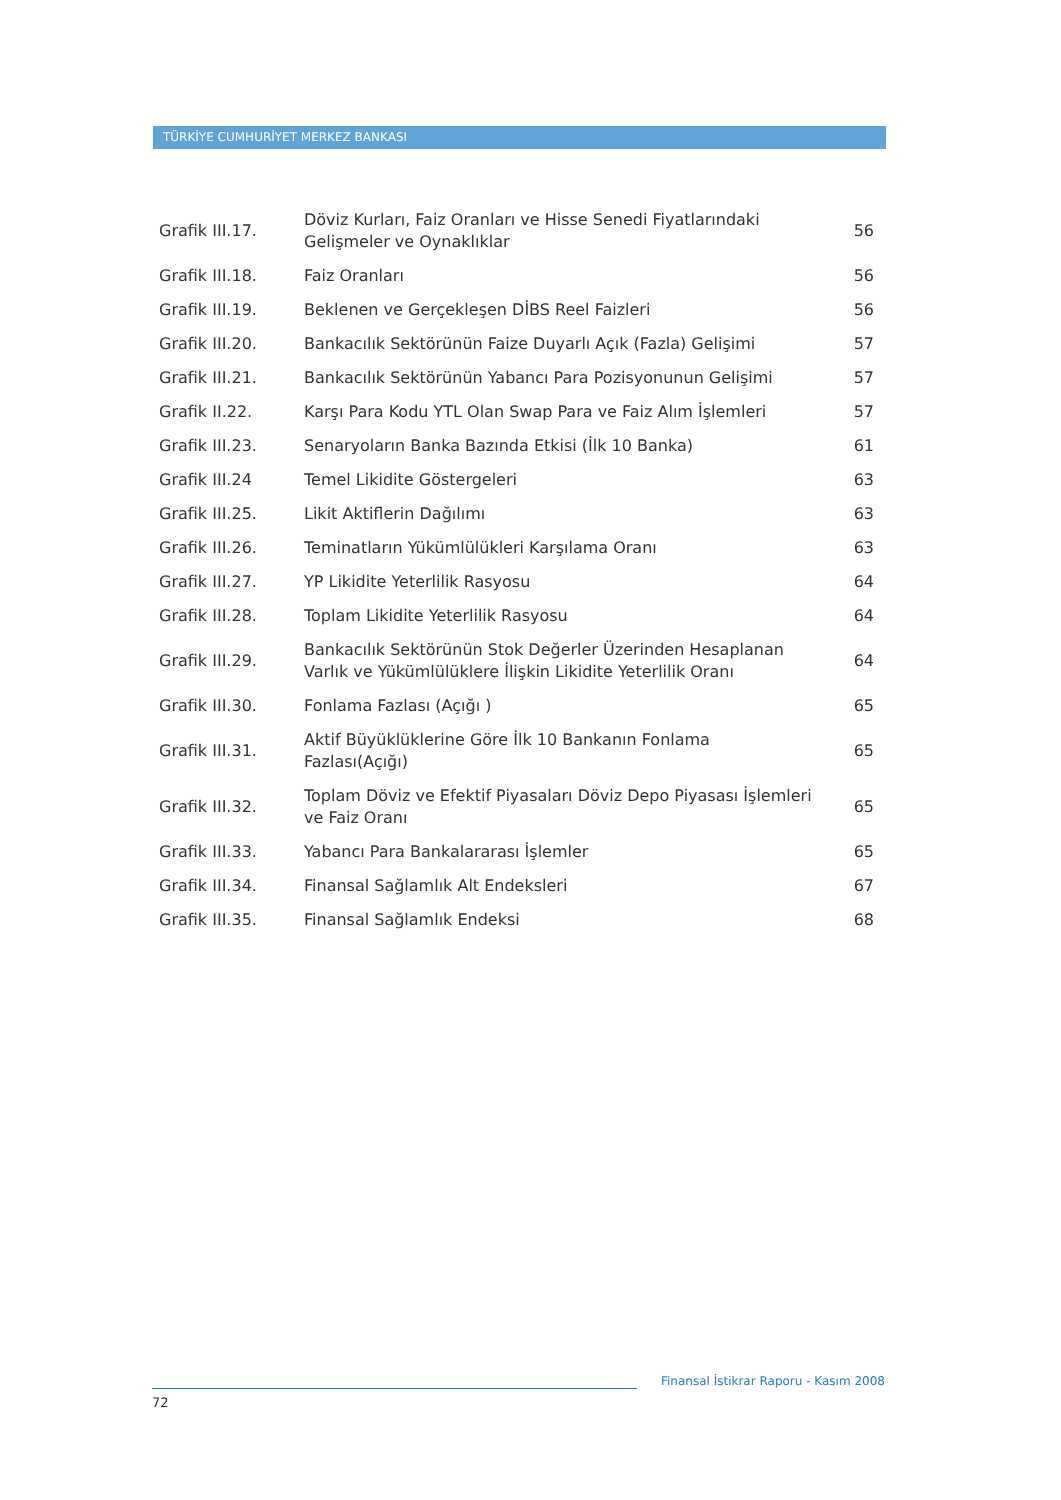TÜRKİYE CUMHURİYET MERKEZ BANKASI
| Grafik III.17. | Döviz Kurları, Faiz Oranları ve Hisse Senedi Fiyatlarındaki Gelişmeler ve Oynaklıklar | 56 |
| Grafik III.18. | Faiz Oranları | 56 |
| Grafik III.19. | Beklenen ve Gerçekleşen DİBS Reel Faizleri | 56 |
| Grafik III.20. | Bankacılık Sektörünün Faize Duyarlı Açık (Fazla) Gelişimi | 57 |
| Grafik III.21. | Bankacılık Sektörünün Yabancı Para Pozisyonunun Gelişimi | 57 |
| Grafik II.22. | Karşı Para Kodu YTL Olan Swap Para ve Faiz Alım İşlemleri | 57 |
| Grafik III.23. | Senaryoların Banka Bazında Etkisi (İlk 10 Banka) | 61 |
| Grafik III.24 | Temel Likidite Göstergeleri | 63 |
| Grafik III.25. | Likit Aktiflerin Dağılımı | 63 |
| Grafik III.26. | Teminatların Yükümlülükleri Karşılama Oranı | 63 |
| Grafik III.27. | YP Likidite Yeterlilik Rasyosu | 64 |
| Grafik III.28. | Toplam Likidite Yeterlilik Rasyosu | 64 |
| Grafik III.29. | Bankacılık Sektörünün Stok Değerler Üzerinden Hesaplanan Varlık ve Yükümlülüklere İlişkin Likidite Yeterlilik Oranı | 64 |
| Grafik III.30. | Fonlama Fazlası (Açığı ) | 65 |
| Grafik III.31. | Aktif Büyüklüklerine Göre İlk 10 Bankanın Fonlama Fazlası(Açığı) | 65 |
| Grafik III.32. | Toplam Döviz ve Efektif Piyasaları Döviz Depo Piyasası İşlemleri ve Faiz Oranı | 65 |
| Grafik III.33. | Yabancı Para Bankalararası İşlemler | 65 |
| Grafik III.34. | Finansal Sağlamlık Alt Endeksleri | 67 |
| Grafik III.35. | Finansal Sağlamlık Endeksi | 68 |
Finansal İstikrar Raporu - Kasım 2008
72